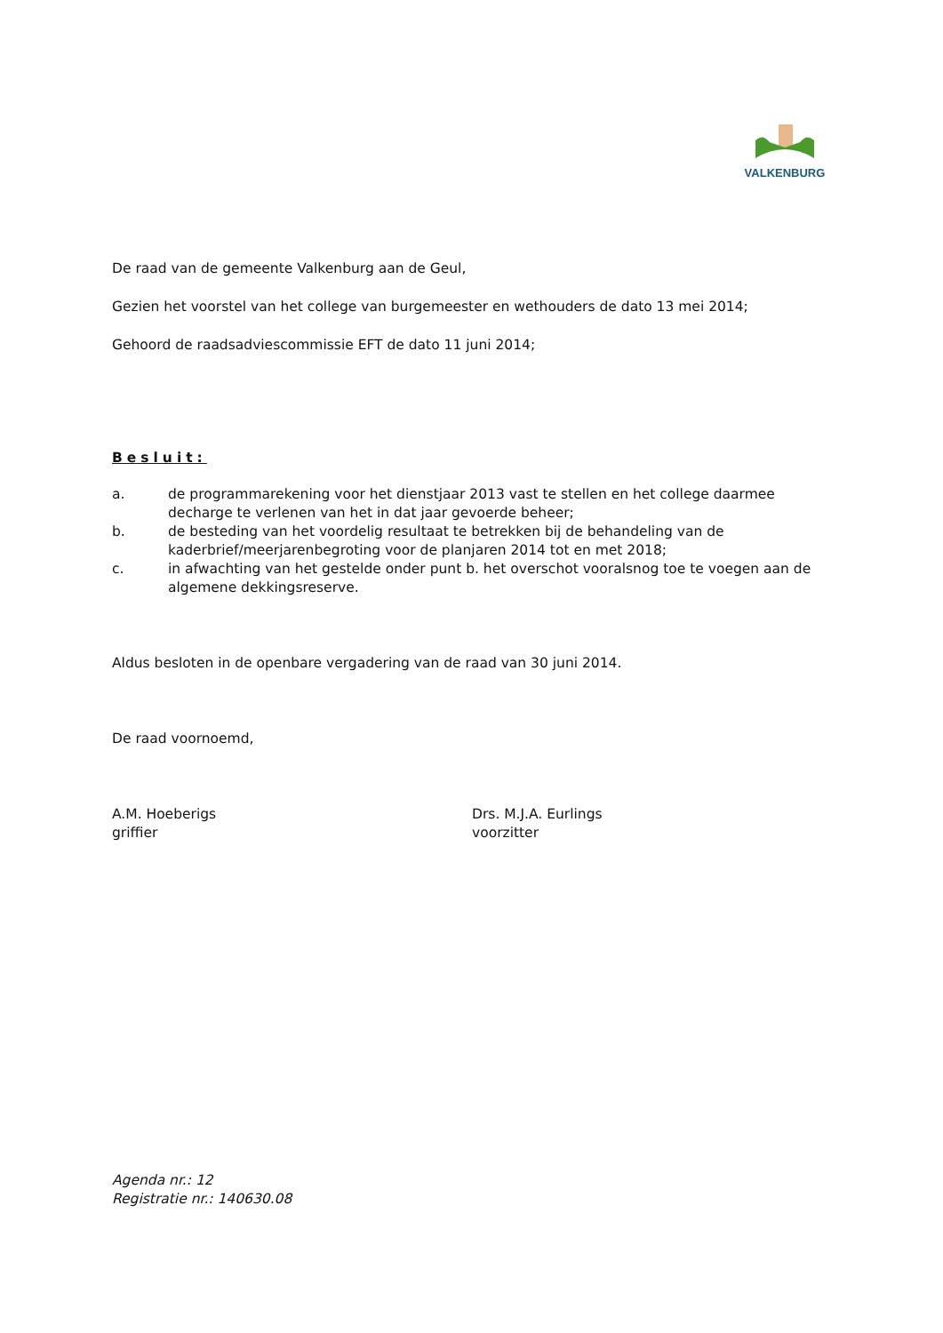VALKENBURG
De raad van de gemeente Valkenburg aan de Geul,
Gezien het voorstel van het college van burgemeester en wethouders de dato 13 mei 2014;
Gehoord de raadsadviescommissie EFT de dato 11 juni 2014;
Besluit:
a. de programmarekening voor het dienstjaar 2013 vast te stellen en het college daarmee decharge te verlenen van het in dat jaar gevoerde beheer;
b. de besteding van het voordelig resultaat te betrekken bij de behandeling van de kaderbrief/meerjarenbegroting voor de planjaren 2014 tot en met 2018;
c. in afwachting van het gestelde onder punt b. het overschot vooralsnog toe te voegen aan de algemene dekkingsreserve.
Aldus besloten in de openbare vergadering van de raad van 30 juni 2014.
De raad voornoemd,
A.M. Hoeberigs
griffier
Drs. M.J.A. Eurlings
voorzitter
Agenda nr.: 12
Registratie nr.: 140630.08